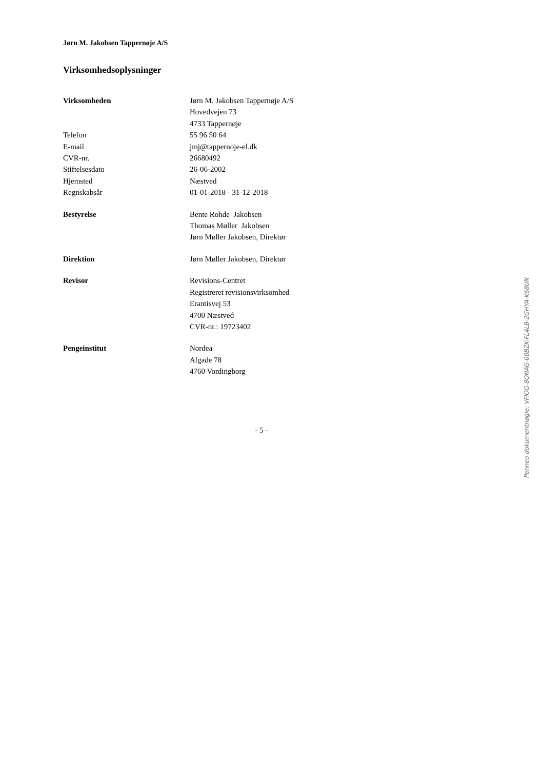Jørn M. Jakobsen Tappernøje A/S
Virksomhedsoplysninger
| Virksomheden | Jørn M. Jakobsen Tappernøje A/S |
| | Hovedvejen 73 |
| | 4733 Tappernøje |
| Telefon | 55 96 50 64 |
| E-mail | jmj@tappernoje-el.dk |
| CVR-nr. | 26680492 |
| Stiftelsesdato | 26-06-2002 |
| Hjemsted | Næstved |
| Regnskabsår | 01-01-2018 - 31-12-2018 |
| Bestyrelse | Bente Rohde Jakobsen |
| | Thomas Møller Jakobsen |
| | Jørn Møller Jakobsen, Direktør |
| Direktion | Jørn Møller Jakobsen, Direktør |
| Revisor | Revisions-Centret |
| | Registreret revisionsvirksomhed |
| | Erantisvej 53 |
| | 4700 Næstved |
| | CVR-nr.: 19723402 |
| Pengeinstitut | Nordea |
| | Algade 78 |
| | 4760 Vordingborg |
- 5 -
Penneo dokumentnøgle: VFIOG-8QNAG-00BZK-FL4LB-2GHYA-K68UN